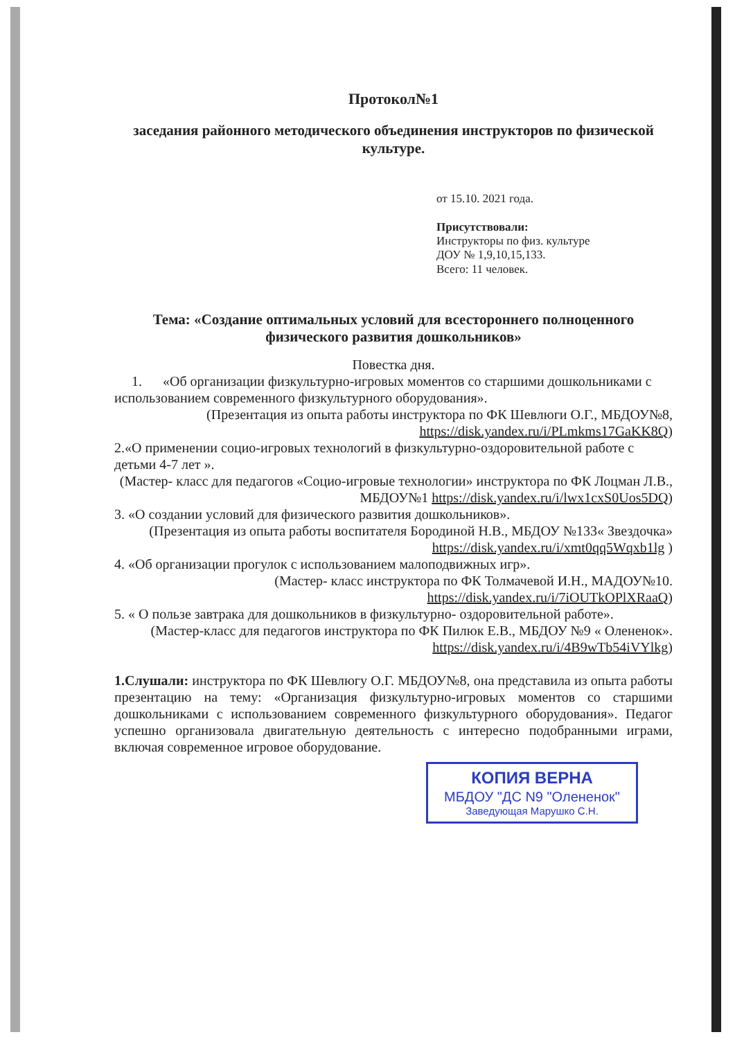Протокол№1
заседания районного методического объединения инструкторов по физической культуре.
от 15.10. 2021 года.
Присутствовали:
Инструкторы по физ. культуре
ДОУ № 1,9,10,15,133.
Всего: 11 человек.
Тема: «Создание оптимальных условий для всестороннего полноценного физического развития дошкольников»
Повестка дня.
1. «Об организации физкультурно-игровых моментов со старшими дошкольниками с использованием современного физкультурного оборудования».
(Презентация из опыта работы инструктора по ФК Шевлюги О.Г., МБДОУ№8, https://disk.yandex.ru/i/PLmkms17GaKK8Q)
2.«О применении социо-игровых технологий в физкультурно-оздоровительной работе с детьми 4-7 лет ».
(Мастер- класс для педагогов «Социо-игровые технологии» инструктора по ФК Лоцман Л.В., МБДОУ№1 https://disk.yandex.ru/i/lwx1cxS0Uos5DQ)
3. «О создании условий для физического развития дошкольников».
(Презентация из опыта работы воспитателя Бородиной Н.В., МБДОУ №133« Звездочка» https://disk.yandex.ru/i/xmt0qq5Wqxb1lg )
4. «Об организации прогулок с использованием малоподвижных игр».
(Мастер- класс инструктора по ФК Толмачевой И.Н., МАДОУ№10. https://disk.yandex.ru/i/7iOUTkOPlXRaaQ)
5. « О пользе завтрака для дошкольников в физкультурно- оздоровительной работе».
(Мастер-класс для педагогов инструктора по ФК Пилюк Е.В., МБДОУ №9 « Олененок». https://disk.yandex.ru/i/4B9wTb54iVYlkg)
1.Слушали: инструктора по ФК Шевлюгу О.Г. МБДОУ№8, она представила из опыта работы презентацию на тему: «Организация физкультурно-игровых моментов со старшими дошкольниками с использованием современного физкультурного оборудования». Педагог успешно организовала двигательную деятельность с интересно подобранными играми, включая современное игровое оборудование.
КОПИЯ ВЕРНА
МБДОУ "ДС N9 "Олененок"
Заведующая Марушко С.Н.